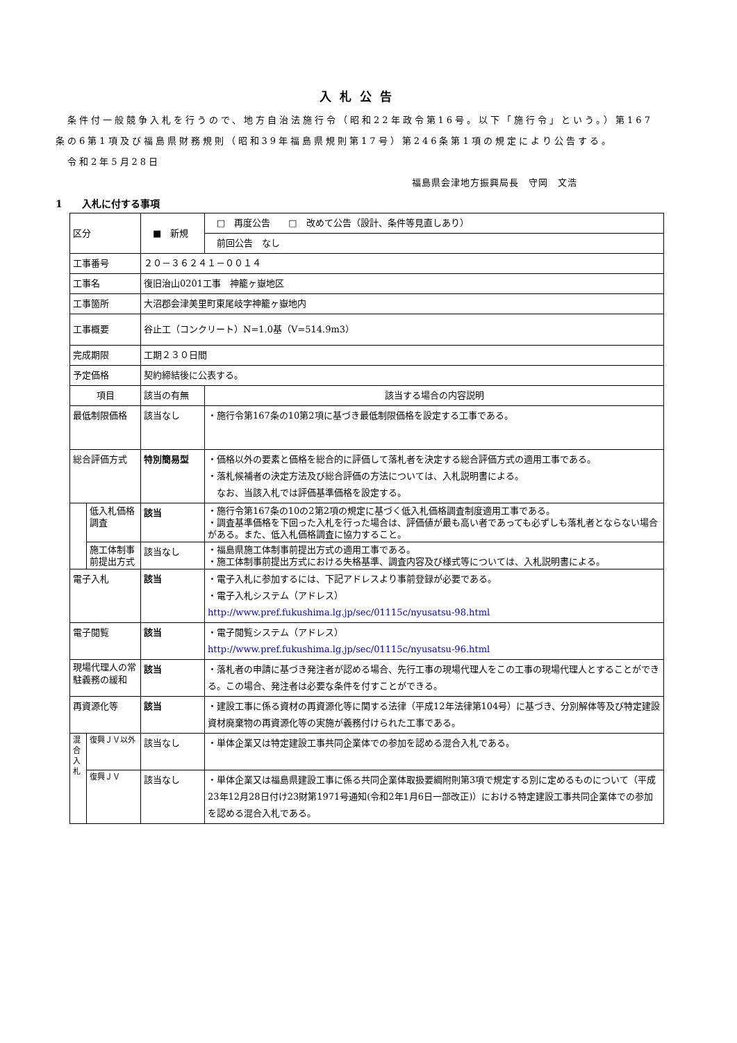入札公告
　条件付一般競争入札を行うので、地方自治法施行令（昭和22年政令第16号。以下「施行令」という。）第167条の6第1項及び福島県財務規則（昭和39年福島県規則第17号）第246条第1項の規定により公告する。
　令和2年5月28日
福島県会津地方振興局長　守岡　文浩
1　　入札に付する事項
| 区分 | | ■ 新規 | □ 再度公告 □ 改めて公告（設計、条件等見直しあり） |
| | | | 前回公告 なし |
| 工事番号 | | ２０－３６２４１－００１４ | |
| 工事名 | | 復旧治山0201工事 神籠ヶ嶽地区 | |
| 工事箇所 | | 大沼郡会津美里町東尾岐字神籠ヶ嶽地内 | |
| 工事概要 | | 谷止工（コンクリート）N=1.0基（V=514.9m3） | |
| 完成期限 | | 工期２３０日間 | |
| 予定価格 | | 契約締結後に公表する。 | |
| 項目 | | 該当の有無 | 該当する場合の内容説明 |
| 最低制限価格 | | 該当なし | ・施行令第167条の10第2項に基づき最低制限価格を設定する工事である。 |
| 総合評価方式 | | 特別簡易型 | ・価格以外の要素と価格を総合的に評価して落札者を決定する総合評価方式の適用工事である。 ・落札候補者の決定方法及び総合評価の方法については、入札説明書による。 なお、当該入札では評価基準価格を設定する。 |
| | 低入札価格調査 | 該当 | ・施行令第167条の10の2第2項の規定に基づく低入札価格調査制度適用工事である。 ・調査基準価格を下回った入札を行った場合は、評価値が最も高い者であっても必ずしも落札者とならない場合がある。また、低入札価格調査に協力すること。 |
| | 施工体制事前提出方式 | 該当なし | ・福島県施工体制事前提出方式の適用工事である。 ・施工体制事前提出方式における失格基準、調査内容及び様式等については、入札説明書による。 |
| 電子入札 | | 該当 | ・電子入札に参加するには、下記アドレスより事前登録が必要である。 ・電子入札システム（アドレス） http://www.pref.fukushima.lg.jp/sec/01115c/nyusatsu-98.html |
| 電子閲覧 | | 該当 | ・電子閲覧システム（アドレス） http://www.pref.fukushima.lg.jp/sec/01115c/nyusatsu-96.html |
| 現場代理人の常駐義務の緩和 | | 該当 | ・落札者の申請に基づき発注者が認める場合、先行工事の現場代理人をこの工事の現場代理人とすることができる。この場合、発注者は必要な条件を付すことができる。 |
| 再資源化等 | | 該当 | ・建設工事に係る資材の再資源化等に関する法律（平成12年法律第104号）に基づき、分別解体等及び特定建設資材廃棄物の再資源化等の実施が義務付けられた工事である。 |
| 混合入札 | 復興ＪＶ以外 | 該当なし | ・単体企業又は特定建設工事共同企業体での参加を認める混合入札である。 |
| | 復興ＪＶ | 該当なし | ・単体企業又は福島県建設工事に係る共同企業体取扱要綱附則第3項で規定する別に定めるものについて（平成23年12月28日付け23財第1971号通知(令和2年1月6日一部改正)）における特定建設工事共同企業体での参加を認める混合入札である。 |